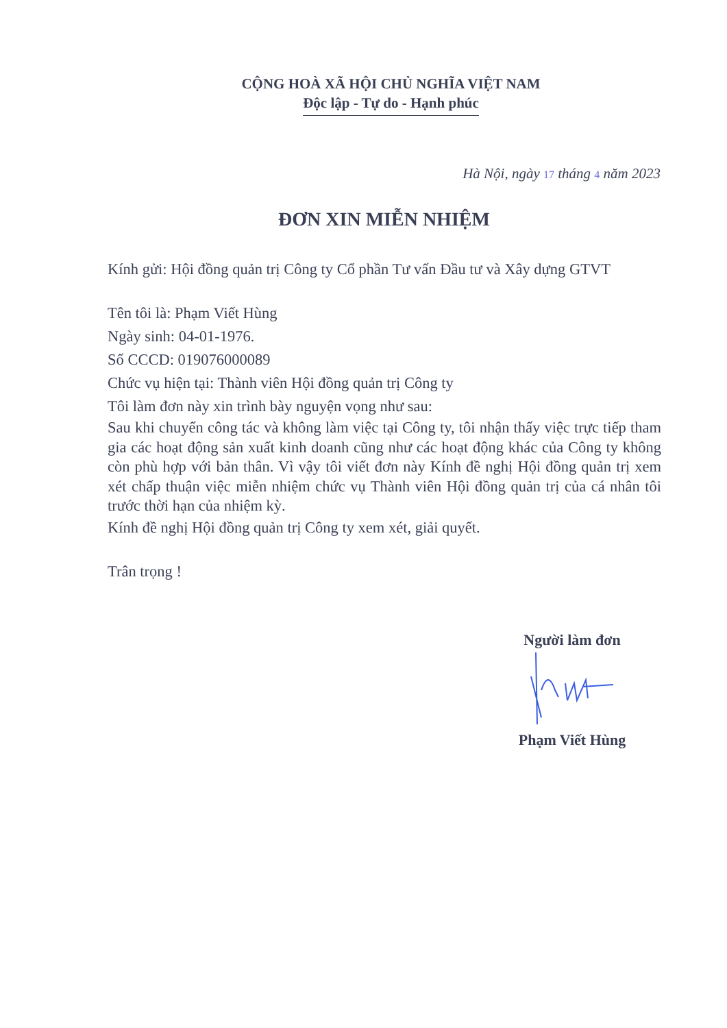CỘNG HOÀ XÃ HỘI CHỦ NGHĨA VIỆT NAM
Độc lập - Tự do - Hạnh phúc
Hà Nội, ngày 17 tháng 4 năm 2023
ĐƠN XIN MIỄN NHIỆM
Kính gửi: Hội đồng quản trị Công ty Cổ phần Tư vấn Đầu tư và Xây dựng GTVT
Tên tôi là: Phạm Viết Hùng
Ngày sinh: 04-01-1976.
Số CCCD: 019076000089
Chức vụ hiện tại: Thành viên Hội đồng quản trị Công ty
Tôi làm đơn này xin trình bày nguyện vọng như sau:
Sau khi chuyển công tác và không làm việc tại Công ty, tôi nhận thấy việc trực tiếp tham gia các hoạt động sản xuất kinh doanh cũng như các hoạt động khác của Công ty không còn phù hợp với bản thân. Vì vậy tôi viết đơn này Kính đề nghị Hội đồng quản trị xem xét chấp thuận việc miễn nhiệm chức vụ Thành viên Hội đồng quản trị của cá nhân tôi trước thời hạn của nhiệm kỳ.
Kính đề nghị Hội đồng quản trị Công ty xem xét, giải quyết.
Trân trọng !
Người làm đơn
Phạm Viết Hùng